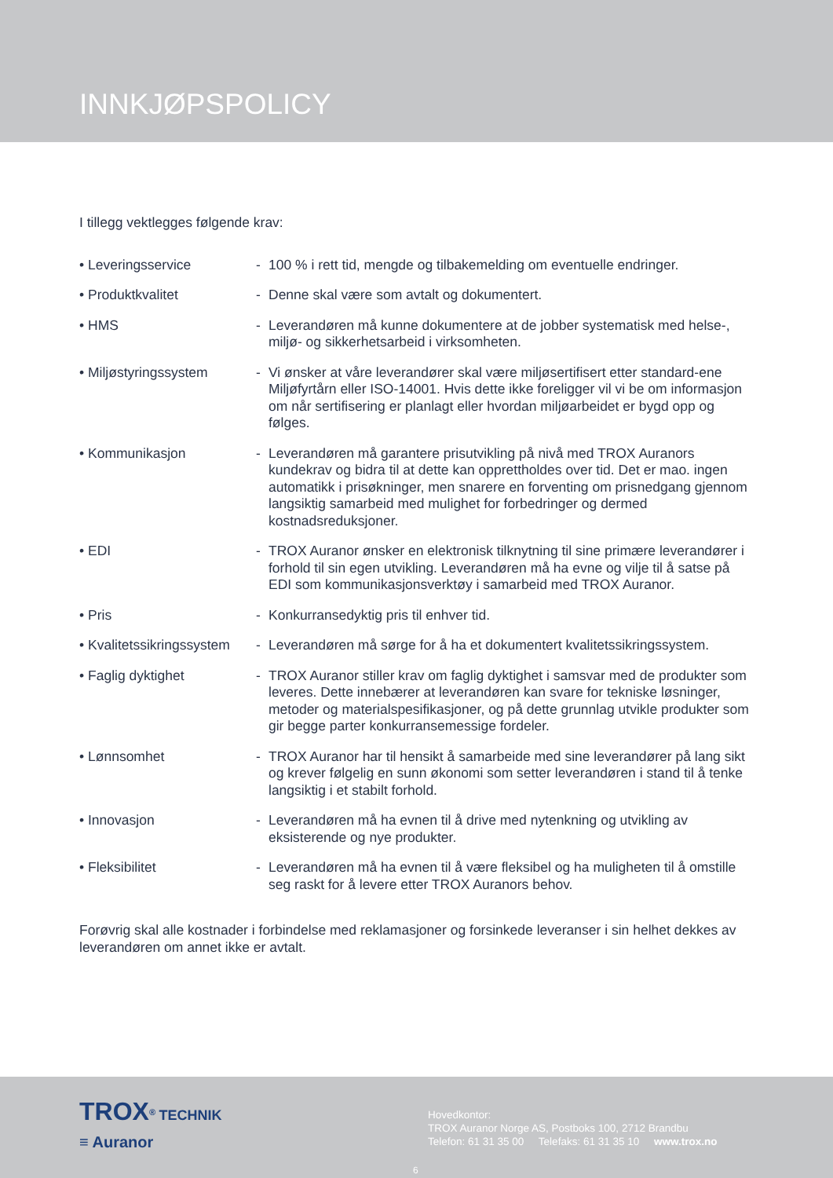INNKJØPSPOLICY
I tillegg vektlegges følgende krav:
| • Leveringsservice | - | 100 % i rett tid, mengde og tilbakemelding om eventuelle endringer. |
| • Produktkvalitet | - | Denne skal være som avtalt og dokumentert. |
| • HMS | - | Leverandøren må kunne dokumentere at de jobber systematisk med helse-, miljø- og sikkerhetsarbeid i virksomheten. |
| • Miljøstyringssystem | - | Vi ønsker at våre leverandører skal være miljøsertifisert etter standard-ene Miljøfyrtårn eller ISO-14001. Hvis dette ikke foreligger vil vi be om informasjon om når sertifisering er planlagt eller hvordan miljøarbeidet er bygd opp og følges. |
| • Kommunikasjon | - | Leverandøren må garantere prisutvikling på nivå med TROX Auranors kundekrav og bidra til at dette kan opprettholdes over tid. Det er mao. ingen automatikk i prisøkninger, men snarere en forventing om prisnedgang gjennom langsiktig samarbeid med mulighet for forbedringer og dermed kostnadsreduksjoner. |
| • EDI | - | TROX Auranor ønsker en elektronisk tilknytning til sine primære leverandører i forhold til sin egen utvikling. Leverandøren må ha evne og vilje til å satse på EDI som kommunikasjonsverktøy i samarbeid med TROX Auranor. |
| • Pris | - | Konkurransedyktig pris til enhver tid. |
| • Kvalitetssikringssystem | - | Leverandøren må sørge for å ha et dokumentert kvalitetssikringssystem. |
| • Faglig dyktighet | - | TROX Auranor stiller krav om faglig dyktighet i samsvar med de produkter som leveres. Dette innebærer at leverandøren kan svare for tekniske løsninger, metoder og materialspesifikasjoner, og på dette grunnlag utvikle produkter som gir begge parter konkurransemessige fordeler. |
| • Lønnsomhet | - | TROX Auranor har til hensikt å samarbeide med sine leverandører på lang sikt og krever følgelig en sunn økonomi som setter leverandøren i stand til å tenke langsiktig i et stabilt forhold. |
| • Innovasjon | - | Leverandøren må ha evnen til å drive med nytenkning og utvikling av eksisterende og nye produkter. |
| • Fleksibilitet | - | Leverandøren må ha evnen til å være fleksibel og ha muligheten til å omstille seg raskt for å levere etter TROX Auranors behov. |
Forøvrig skal alle kostnader i forbindelse med reklamasjoner og forsinkede leveranser i sin helhet dekkes av leverandøren om annet ikke er avtalt.
TROX<sup>®</sup> TECHNIK
≡ Auranor
Hovedkontor:
TROX Auranor Norge AS, Postboks 100, 2712 Brandbu
Telefon: 61 31 35 00 Telefaks: 61 31 35 10 www.trox.no
6